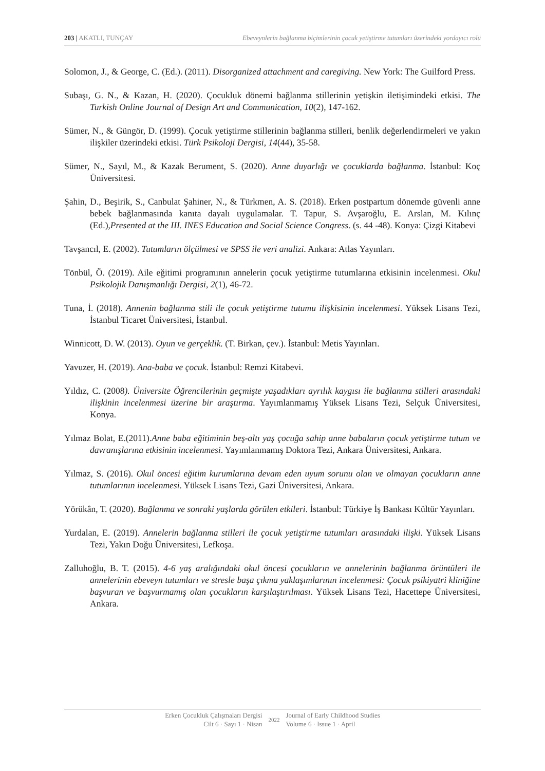203 | AKATLI, TUNÇAY Ebeveynlerin bağlanma biçimlerinin çocuk yetiştirme tutumları üzerindeki yordayıcı rolü
Solomon, J., & George, C. (Ed.). (2011). Disorganized attachment and caregiving. New York: The Guilford Press.
Subaşı, G. N., & Kazan, H. (2020). Çocukluk dönemi bağlanma stillerinin yetişkin iletişimindeki etkisi. The Turkish Online Journal of Design Art and Communication, 10(2), 147-162.
Sümer, N., & Güngör, D. (1999). Çocuk yetiştirme stillerinin bağlanma stilleri, benlik değerlendirmeleri ve yakın ilişkiler üzerindeki etkisi. Türk Psikoloji Dergisi, 14(44), 35-58.
Sümer, N., Sayıl, M., & Kazak Berument, S. (2020). Anne duyarlığı ve çocuklarda bağlanma. İstanbul: Koç Üniversitesi.
Şahin, D., Beşirik, S., Canbulat Şahiner, N., & Türkmen, A. S. (2018). Erken postpartum dönemde güvenli anne bebek bağlanmasında kanıta dayalı uygulamalar. T. Tapur, S. Avşaroğlu, E. Arslan, M. Kılınç (Ed.),Presented at the III. INES Education and Social Science Congress. (s. 44 -48). Konya: Çizgi Kitabevi
Tavşancıl, E. (2002). Tutumların ölçülmesi ve SPSS ile veri analizi. Ankara: Atlas Yayınları.
Tönbül, Ö. (2019). Aile eğitimi programının annelerin çocuk yetiştirme tutumlarına etkisinin incelenmesi. Okul Psikolojik Danışmanlığı Dergisi, 2(1), 46-72.
Tuna, İ. (2018). Annenin bağlanma stili ile çocuk yetiştirme tutumu ilişkisinin incelenmesi. Yüksek Lisans Tezi, İstanbul Ticaret Üniversitesi, İstanbul.
Winnicott, D. W. (2013). Oyun ve gerçeklik. (T. Birkan, çev.). İstanbul: Metis Yayınları.
Yavuzer, H. (2019). Ana-baba ve çocuk. İstanbul: Remzi Kitabevi.
Yıldız, C. (2008). Üniversite Öğrencilerinin geçmişte yaşadıkları ayrılık kaygısı ile bağlanma stilleri arasındaki ilişkinin incelenmesi üzerine bir araştırma. Yayımlanmamış Yüksek Lisans Tezi, Selçuk Üniversitesi, Konya.
Yılmaz Bolat, E.(2011).Anne baba eğitiminin beş-altı yaş çocuğa sahip anne babaların çocuk yetiştirme tutum ve davranışlarına etkisinin incelenmesi. Yayımlanmamış Doktora Tezi, Ankara Üniversitesi, Ankara.
Yılmaz, S. (2016). Okul öncesi eğitim kurumlarına devam eden uyum sorunu olan ve olmayan çocukların anne tutumlarının incelenmesi. Yüksek Lisans Tezi, Gazi Üniversitesi, Ankara.
Yörükân, T. (2020). Bağlanma ve sonraki yaşlarda görülen etkileri. İstanbul: Türkiye İş Bankası Kültür Yayınları.
Yurdalan, E. (2019). Annelerin bağlanma stilleri ile çocuk yetiştirme tutumları arasındaki ilişki. Yüksek Lisans Tezi, Yakın Doğu Üniversitesi, Lefkoşa.
Zalluhoğlu, B. T. (2015). 4-6 yaş aralığındaki okul öncesi çocukların ve annelerinin bağlanma örüntüleri ile annelerinin ebeveyn tutumları ve stresle başa çıkma yaklaşımlarının incelenmesi: Çocuk psikiyatri kliniğine başvuran ve başvurmamış olan çocukların karşılaştırılması. Yüksek Lisans Tezi, Hacettepe Üniversitesi, Ankara.
Erken Çocukluk Çalışmaları Dergisi
Cilt 6 · Sayı 1 · Nisan
2022
Journal of Early Childhood Studies
Volume 6 · Issue 1 · April